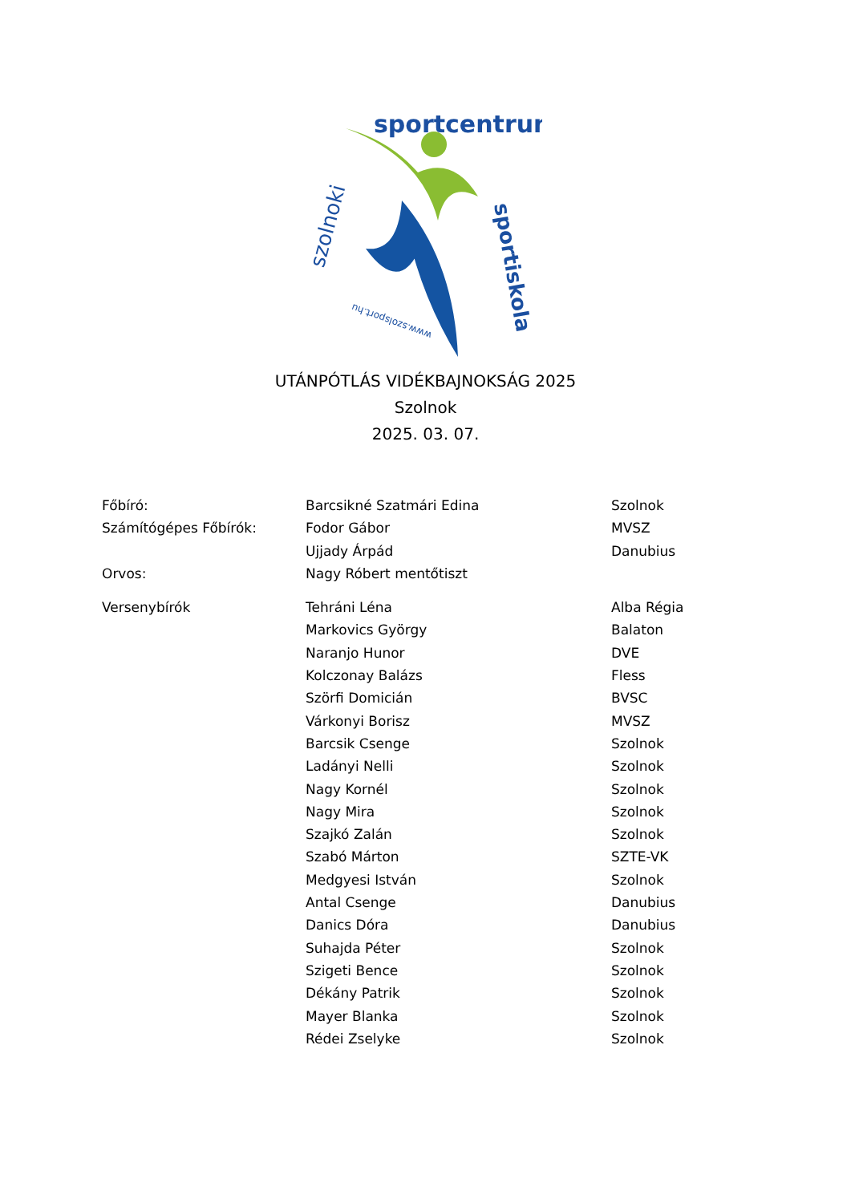sportcentrum
szolnoki
sportiskola
www.szolsport.hu
UTÁNPÓTLÁS VIDÉKBAJNOKSÁG 2025
Szolnok
2025. 03. 07.
| Főbíró: | Barcsikné Szatmári Edina | Szolnok |
| Számítógépes Főbírók: | Fodor Gábor | MVSZ |
| | Ujjady Árpád | Danubius |
| Orvos: | Nagy Róbert mentőtiszt | |
| Versenybírók | Tehráni Léna | Alba Régia |
| | Markovics György | Balaton |
| | Naranjo Hunor | DVE |
| | Kolczonay Balázs | Fless |
| | Szörfi Domicián | BVSC |
| | Várkonyi Borisz | MVSZ |
| | Barcsik Csenge | Szolnok |
| | Ladányi Nelli | Szolnok |
| | Nagy Kornél | Szolnok |
| | Nagy Mira | Szolnok |
| | Szajkó Zalán | Szolnok |
| | Szabó Márton | SZTE-VK |
| | Medgyesi István | Szolnok |
| | Antal Csenge | Danubius |
| | Danics Dóra | Danubius |
| | Suhajda Péter | Szolnok |
| | Szigeti Bence | Szolnok |
| | Dékány Patrik | Szolnok |
| | Mayer Blanka | Szolnok |
| | Rédei Zselyke | Szolnok |